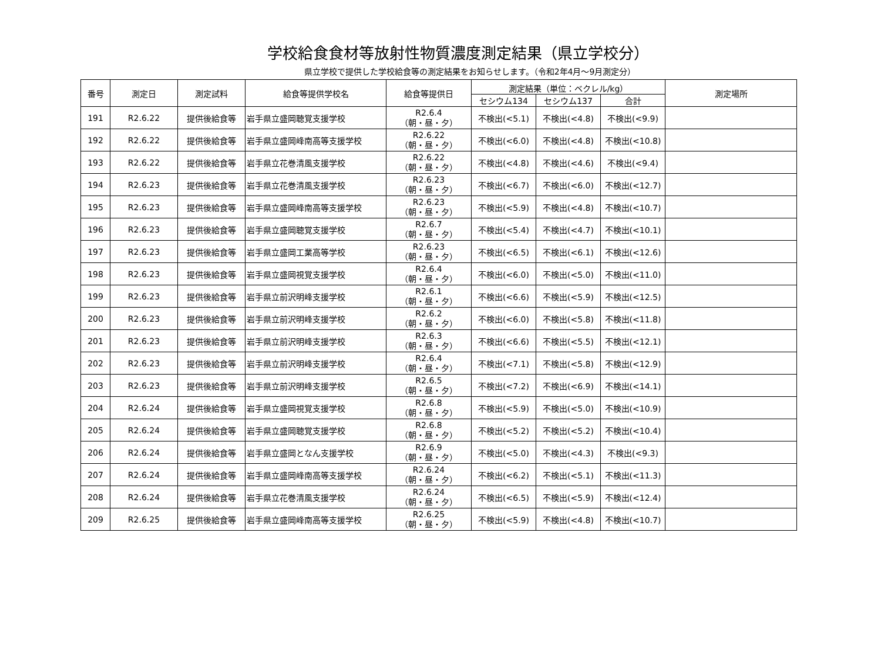学校給食食材等放射性物質濃度測定結果（県立学校分）
県立学校で提供した学校給食等の測定結果をお知らせします。（令和2年4月～9月測定分）
| 番号 | 測定日 | 測定試料 | 給食等提供学校名 | 給食等提供日 | 測定結果（単位：ベクレル/kg） | | | 測定場所 |
| --- | --- | --- | --- | --- | --- | --- | --- | --- |
| | | | | | セシウム134 | セシウム137 | 合計 | |
| 191 | R2.6.22 | 提供後給食等 | 岩手県立盛岡聴覚支援学校 | R2.6.4 （朝・昼・夕） | 不検出(<5.1) | 不検出(<4.8) | 不検出(<9.9) | |
| 192 | R2.6.22 | 提供後給食等 | 岩手県立盛岡峰南高等支援学校 | R2.6.22 （朝・昼・夕） | 不検出(<6.0) | 不検出(<4.8) | 不検出(<10.8) | |
| 193 | R2.6.22 | 提供後給食等 | 岩手県立花巻清風支援学校 | R2.6.22 （朝・昼・夕） | 不検出(<4.8) | 不検出(<4.6) | 不検出(<9.4) | |
| 194 | R2.6.23 | 提供後給食等 | 岩手県立花巻清風支援学校 | R2.6.23 （朝・昼・夕） | 不検出(<6.7) | 不検出(<6.0) | 不検出(<12.7) | |
| 195 | R2.6.23 | 提供後給食等 | 岩手県立盛岡峰南高等支援学校 | R2.6.23 （朝・昼・夕） | 不検出(<5.9) | 不検出(<4.8) | 不検出(<10.7) | |
| 196 | R2.6.23 | 提供後給食等 | 岩手県立盛岡聴覚支援学校 | R2.6.7 （朝・昼・夕） | 不検出(<5.4) | 不検出(<4.7) | 不検出(<10.1) | |
| 197 | R2.6.23 | 提供後給食等 | 岩手県立盛岡工業高等学校 | R2.6.23 （朝・昼・夕） | 不検出(<6.5) | 不検出(<6.1) | 不検出(<12.6) | |
| 198 | R2.6.23 | 提供後給食等 | 岩手県立盛岡視覚支援学校 | R2.6.4 （朝・昼・夕） | 不検出(<6.0) | 不検出(<5.0) | 不検出(<11.0) | |
| 199 | R2.6.23 | 提供後給食等 | 岩手県立前沢明峰支援学校 | R2.6.1 （朝・昼・夕） | 不検出(<6.6) | 不検出(<5.9) | 不検出(<12.5) | |
| 200 | R2.6.23 | 提供後給食等 | 岩手県立前沢明峰支援学校 | R2.6.2 （朝・昼・夕） | 不検出(<6.0) | 不検出(<5.8) | 不検出(<11.8) | |
| 201 | R2.6.23 | 提供後給食等 | 岩手県立前沢明峰支援学校 | R2.6.3 （朝・昼・夕） | 不検出(<6.6) | 不検出(<5.5) | 不検出(<12.1) | |
| 202 | R2.6.23 | 提供後給食等 | 岩手県立前沢明峰支援学校 | R2.6.4 （朝・昼・夕） | 不検出(<7.1) | 不検出(<5.8) | 不検出(<12.9) | |
| 203 | R2.6.23 | 提供後給食等 | 岩手県立前沢明峰支援学校 | R2.6.5 （朝・昼・夕） | 不検出(<7.2) | 不検出(<6.9) | 不検出(<14.1) | |
| 204 | R2.6.24 | 提供後給食等 | 岩手県立盛岡視覚支援学校 | R2.6.8 （朝・昼・夕） | 不検出(<5.9) | 不検出(<5.0) | 不検出(<10.9) | |
| 205 | R2.6.24 | 提供後給食等 | 岩手県立盛岡聴覚支援学校 | R2.6.8 （朝・昼・夕） | 不検出(<5.2) | 不検出(<5.2) | 不検出(<10.4) | |
| 206 | R2.6.24 | 提供後給食等 | 岩手県立盛岡となん支援学校 | R2.6.9 （朝・昼・夕） | 不検出(<5.0) | 不検出(<4.3) | 不検出(<9.3) | |
| 207 | R2.6.24 | 提供後給食等 | 岩手県立盛岡峰南高等支援学校 | R2.6.24 （朝・昼・夕） | 不検出(<6.2) | 不検出(<5.1) | 不検出(<11.3) | |
| 208 | R2.6.24 | 提供後給食等 | 岩手県立花巻清風支援学校 | R2.6.24 （朝・昼・夕） | 不検出(<6.5) | 不検出(<5.9) | 不検出(<12.4) | |
| 209 | R2.6.25 | 提供後給食等 | 岩手県立盛岡峰南高等支援学校 | R2.6.25 （朝・昼・夕） | 不検出(<5.9) | 不検出(<4.8) | 不検出(<10.7) | |